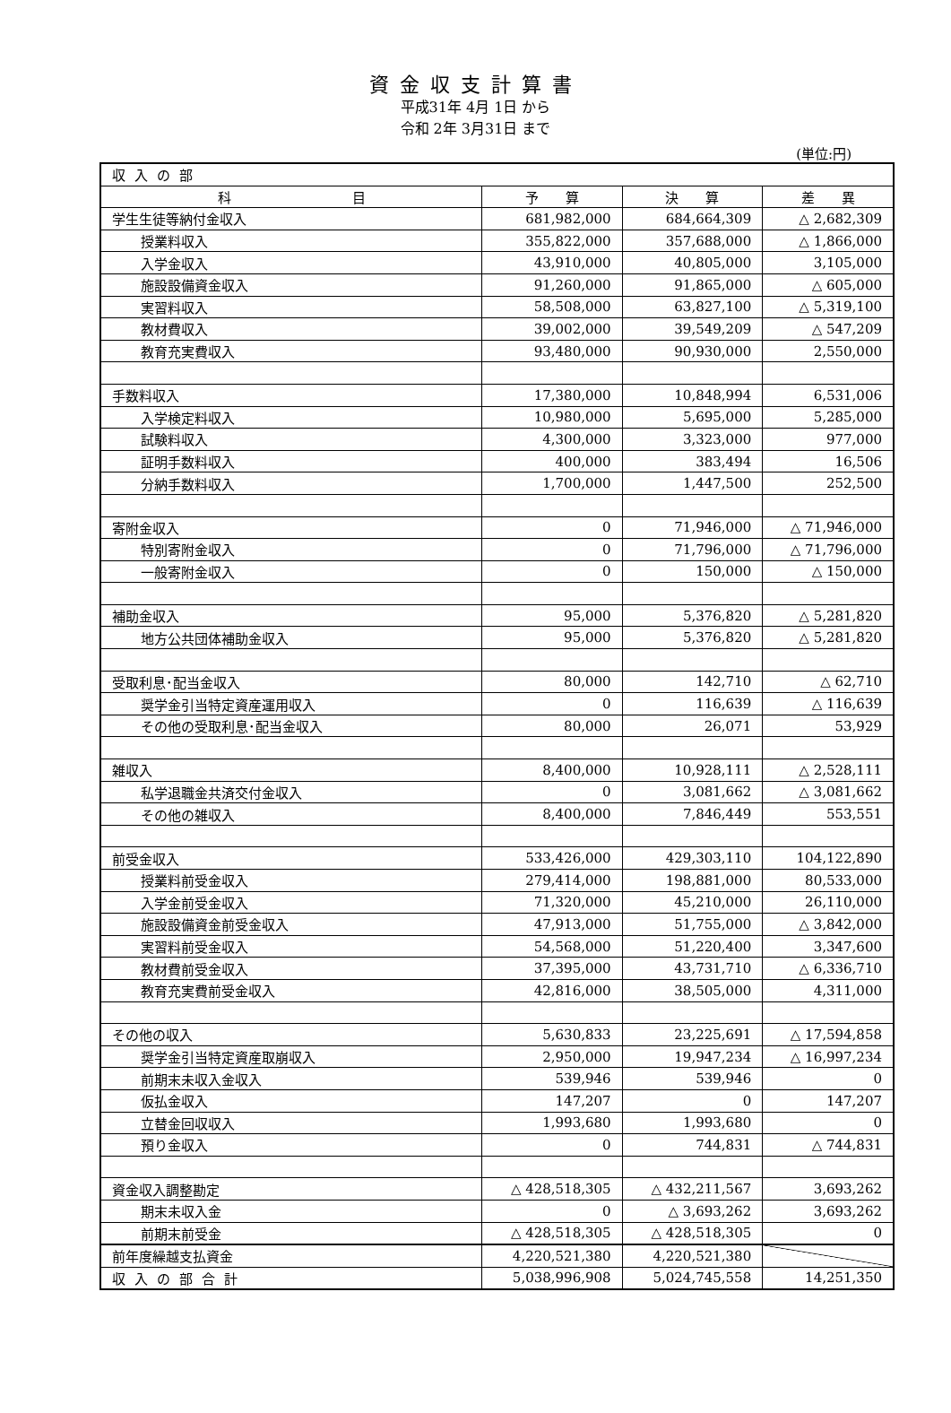資金収支計算書
平成31年 4月 1日 から
令和 2年 3月31日 まで
(単位:円)
| 収入の部 | | | |
| 科 目 | 予 算 | 決 算 | 差 異 |
| 学生生徒等納付金収入 | 681,982,000 | 684,664,309 | △ 2,682,309 |
| 授業料収入 | 355,822,000 | 357,688,000 | △ 1,866,000 |
| 入学金収入 | 43,910,000 | 40,805,000 | 3,105,000 |
| 施設設備資金収入 | 91,260,000 | 91,865,000 | △ 605,000 |
| 実習料収入 | 58,508,000 | 63,827,100 | △ 5,319,100 |
| 教材費収入 | 39,002,000 | 39,549,209 | △ 547,209 |
| 教育充実費収入 | 93,480,000 | 90,930,000 | 2,550,000 |
| 手数料収入 | 17,380,000 | 10,848,994 | 6,531,006 |
| 入学検定料収入 | 10,980,000 | 5,695,000 | 5,285,000 |
| 試験料収入 | 4,300,000 | 3,323,000 | 977,000 |
| 証明手数料収入 | 400,000 | 383,494 | 16,506 |
| 分納手数料収入 | 1,700,000 | 1,447,500 | 252,500 |
| 寄附金収入 | 0 | 71,946,000 | △ 71,946,000 |
| 特別寄附金収入 | 0 | 71,796,000 | △ 71,796,000 |
| 一般寄附金収入 | 0 | 150,000 | △ 150,000 |
| 補助金収入 | 95,000 | 5,376,820 | △ 5,281,820 |
| 地方公共団体補助金収入 | 95,000 | 5,376,820 | △ 5,281,820 |
| 受取利息･配当金収入 | 80,000 | 142,710 | △ 62,710 |
| 奨学金引当特定資産運用収入 | 0 | 116,639 | △ 116,639 |
| その他の受取利息･配当金収入 | 80,000 | 26,071 | 53,929 |
| 雑収入 | 8,400,000 | 10,928,111 | △ 2,528,111 |
| 私学退職金共済交付金収入 | 0 | 3,081,662 | △ 3,081,662 |
| その他の雑収入 | 8,400,000 | 7,846,449 | 553,551 |
| 前受金収入 | 533,426,000 | 429,303,110 | 104,122,890 |
| 授業料前受金収入 | 279,414,000 | 198,881,000 | 80,533,000 |
| 入学金前受金収入 | 71,320,000 | 45,210,000 | 26,110,000 |
| 施設設備資金前受金収入 | 47,913,000 | 51,755,000 | △ 3,842,000 |
| 実習料前受金収入 | 54,568,000 | 51,220,400 | 3,347,600 |
| 教材費前受金収入 | 37,395,000 | 43,731,710 | △ 6,336,710 |
| 教育充実費前受金収入 | 42,816,000 | 38,505,000 | 4,311,000 |
| その他の収入 | 5,630,833 | 23,225,691 | △ 17,594,858 |
| 奨学金引当特定資産取崩収入 | 2,950,000 | 19,947,234 | △ 16,997,234 |
| 前期末未収入金収入 | 539,946 | 539,946 | 0 |
| 仮払金収入 | 147,207 | 0 | 147,207 |
| 立替金回収収入 | 1,993,680 | 1,993,680 | 0 |
| 預り金収入 | 0 | 744,831 | △ 744,831 |
| 資金収入調整勘定 | △ 428,518,305 | △ 432,211,567 | 3,693,262 |
| 期末未収入金 | 0 | △ 3,693,262 | 3,693,262 |
| 前期末前受金 | △ 428,518,305 | △ 428,518,305 | 0 |
| 前年度繰越支払資金 | 4,220,521,380 | 4,220,521,380 | |
| 収入の部合計 | 5,038,996,908 | 5,024,745,558 | 14,251,350 |